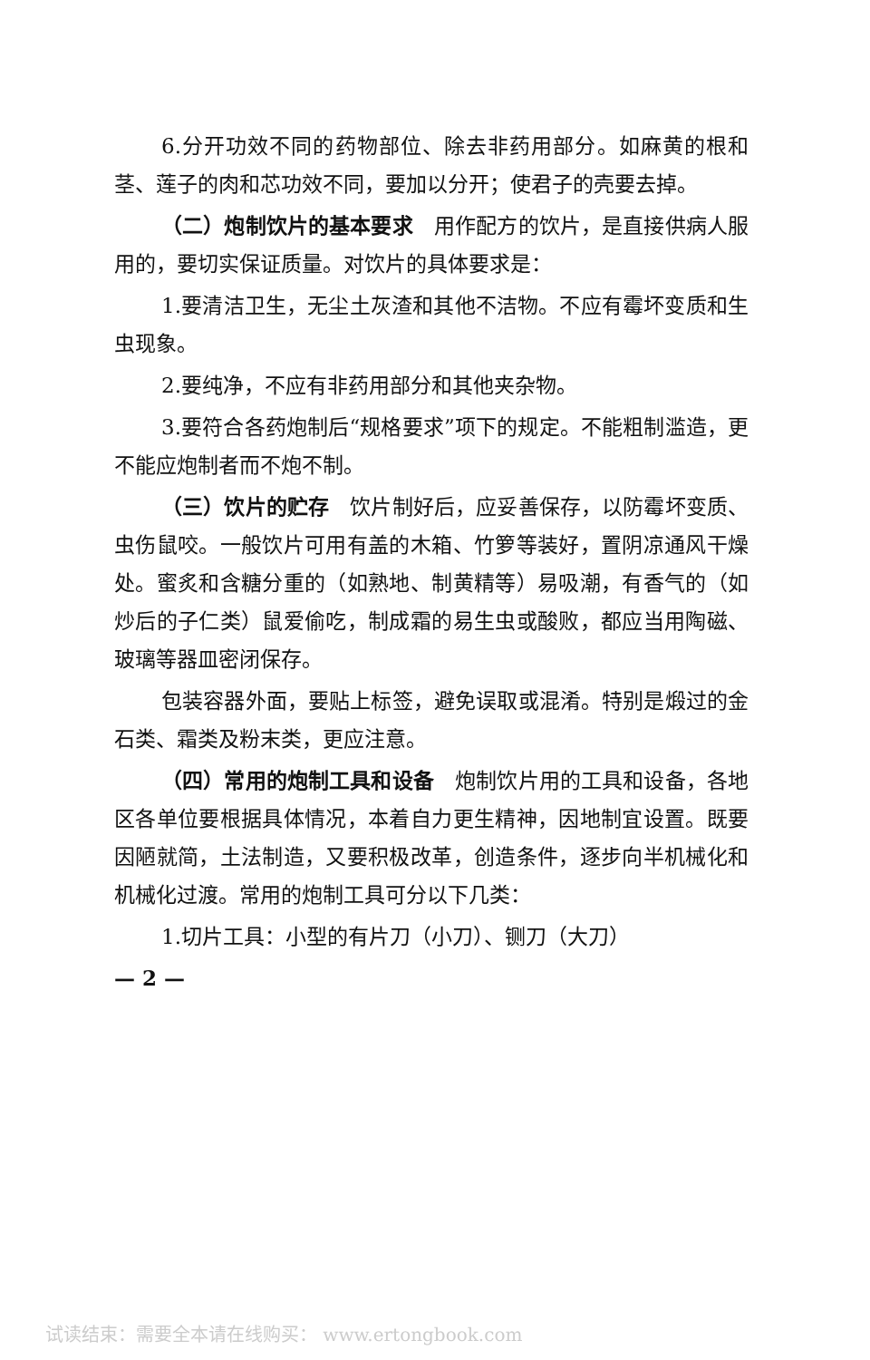6.分开功效不同的药物部位、除去非药用部分。如麻黄的根和茎、莲子的肉和芯功效不同，要加以分开；使君子的壳要去掉。
（二）炮制饮片的基本要求　用作配方的饮片，是直接供病人服用的，要切实保证质量。对饮片的具体要求是：
1.要清洁卫生，无尘土灰渣和其他不洁物。不应有霉坏变质和生虫现象。
2.要纯净，不应有非药用部分和其他夹杂物。
3.要符合各药炮制后“规格要求”项下的规定。不能粗制滥造，更不能应炮制者而不炮不制。
（三）饮片的贮存　饮片制好后，应妥善保存，以防霉坏变质、虫伤鼠咬。一般饮片可用有盖的木箱、竹箩等装好，置阴凉通风干燥处。蜜炙和含糖分重的（如熟地、制黄精等）易吸潮，有香气的（如炒后的子仁类）鼠爱偷吃，制成霜的易生虫或酸败，都应当用陶磁、玻璃等器皿密闭保存。
包装容器外面，要贴上标签，避免误取或混淆。特别是煅过的金石类、霜类及粉末类，更应注意。
（四）常用的炮制工具和设备　炮制饮片用的工具和设备，各地区各单位要根据具体情况，本着自力更生精神，因地制宜设置。既要因陋就简，土法制造，又要积极改革，创造条件，逐步向半机械化和机械化过渡。常用的炮制工具可分以下几类：
1.切片工具：小型的有片刀（小刀）、铡刀（大刀）
— 2 —
试读结束：需要全本请在线购买： www.ertongbook.com